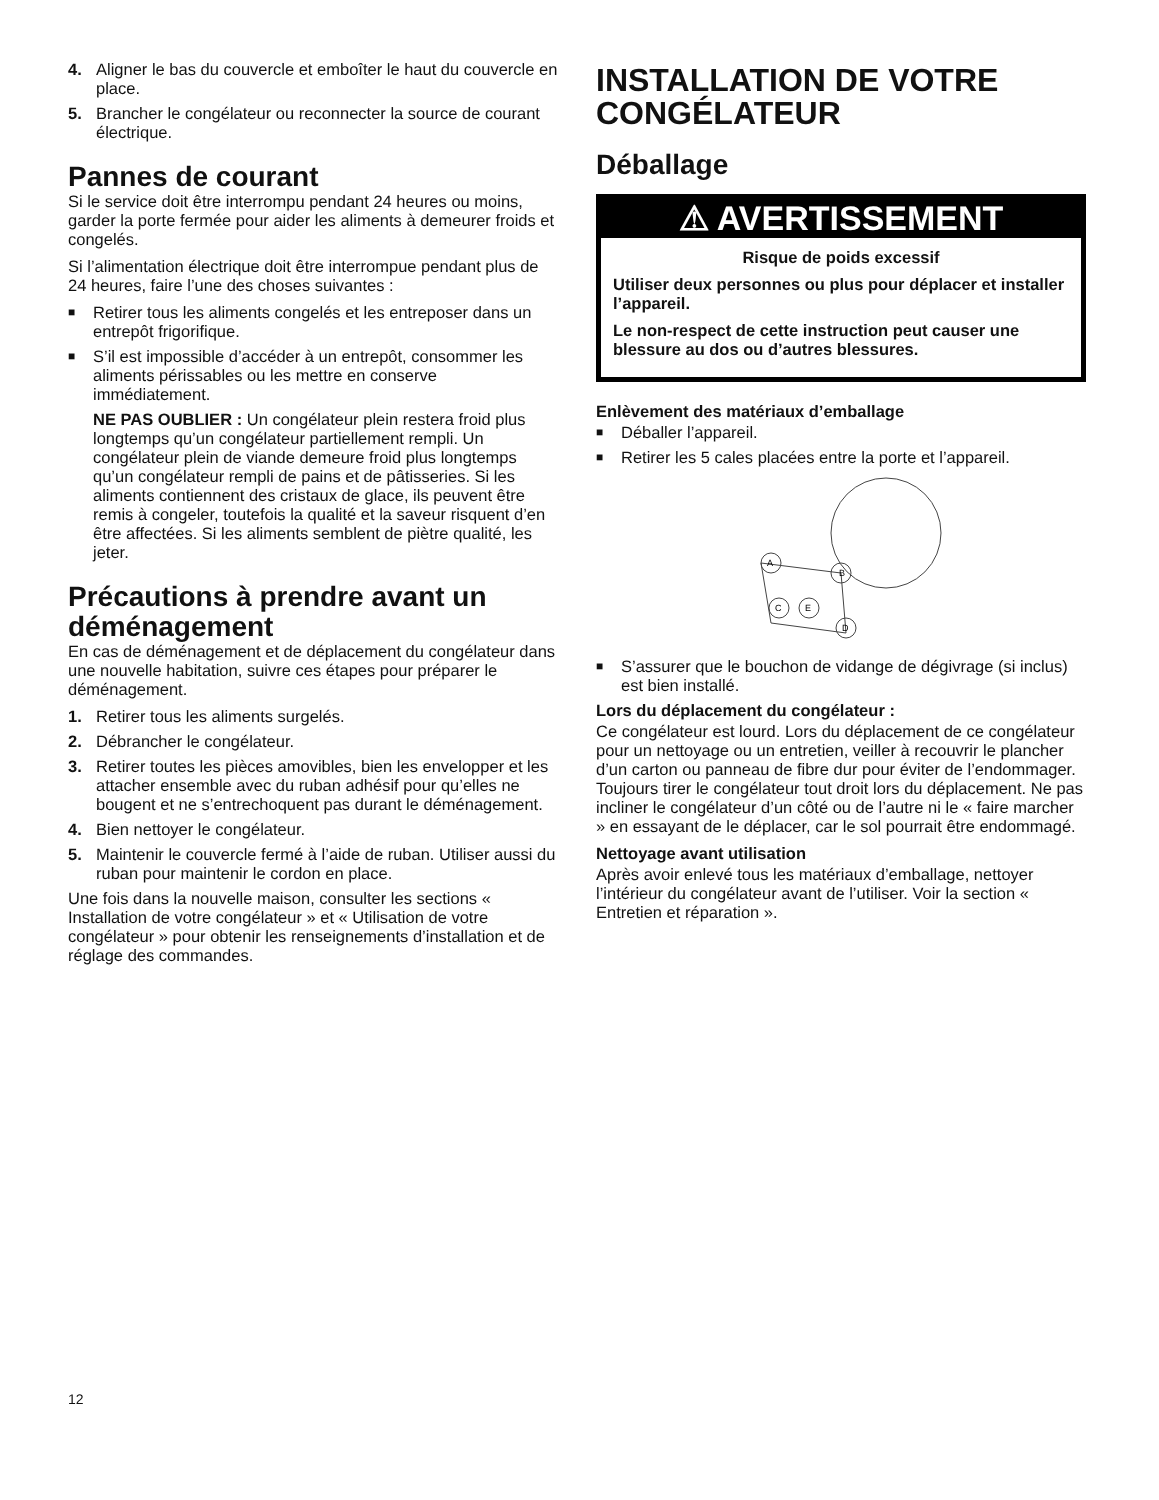4. Aligner le bas du couvercle et emboîter le haut du couvercle en place.
5. Brancher le congélateur ou reconnecter la source de courant électrique.
Pannes de courant
Si le service doit être interrompu pendant 24 heures ou moins, garder la porte fermée pour aider les aliments à demeurer froids et congelés.
Si l’alimentation électrique doit être interrompue pendant plus de 24 heures, faire l’une des choses suivantes :
■ Retirer tous les aliments congelés et les entreposer dans un entrepôt frigorifique.
■ S’il est impossible d’accéder à un entrepôt, consommer les aliments périssables ou les mettre en conserve immédiatement.
NE PAS OUBLIER : Un congélateur plein restera froid plus longtemps qu’un congélateur partiellement rempli. Un congélateur plein de viande demeure froid plus longtemps qu’un congélateur rempli de pains et de pâtisseries. Si les aliments contiennent des cristaux de glace, ils peuvent être remis à congeler, toutefois la qualité et la saveur risquent d’en être affectées. Si les aliments semblent de piètre qualité, les jeter.
Précautions à prendre avant un déménagement
En cas de déménagement et de déplacement du congélateur dans une nouvelle habitation, suivre ces étapes pour préparer le déménagement.
1. Retirer tous les aliments surgelés.
2. Débrancher le congélateur.
3. Retirer toutes les pièces amovibles, bien les envelopper et les attacher ensemble avec du ruban adhésif pour qu’elles ne bougent et ne s’entrechoquent pas durant le déménagement.
4. Bien nettoyer le congélateur.
5. Maintenir le couvercle fermé à l’aide de ruban. Utiliser aussi du ruban pour maintenir le cordon en place.
Une fois dans la nouvelle maison, consulter les sections « Installation de votre congélateur » et « Utilisation de votre congélateur » pour obtenir les renseignements d’installation et de réglage des commandes.
INSTALLATION DE VOTRE CONGÉLATEUR
Déballage
⚠ AVERTISSEMENT
Risque de poids excessif
Utiliser deux personnes ou plus pour déplacer et installer l’appareil.
Le non-respect de cette instruction peut causer une blessure au dos ou d’autres blessures.
Enlèvement des matériaux d’emballage
■ Déballer l’appareil.
■ Retirer les 5 cales placées entre la porte et l’appareil.
A
B
C
E
D
■ S’assurer que le bouchon de vidange de dégivrage (si inclus) est bien installé.
Lors du déplacement du congélateur :
Ce congélateur est lourd. Lors du déplacement de ce congélateur pour un nettoyage ou un entretien, veiller à recouvrir le plancher d’un carton ou panneau de fibre dur pour éviter de l’endommager. Toujours tirer le congélateur tout droit lors du déplacement. Ne pas incliner le congélateur d’un côté ou de l’autre ni le « faire marcher » en essayant de le déplacer, car le sol pourrait être endommagé.
Nettoyage avant utilisation
Après avoir enlevé tous les matériaux d’emballage, nettoyer l’intérieur du congélateur avant de l’utiliser. Voir la section « Entretien et réparation ».
12